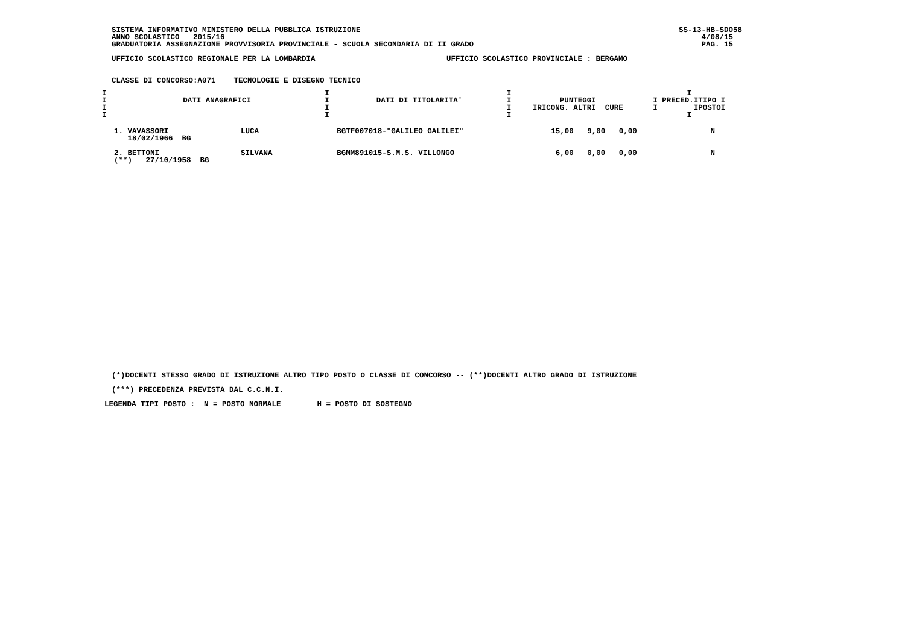SISTEMA INFORMATIVO MINISTERO DELLA PUBBLICA ISTRUZIONE SS-13-HB-SDO58
ANNO SCOLASTICO 2015/16 4/08/15
GRADUATORIA ASSEGNAZIONE PROVVISORIA PROVINCIALE - SCUOLA SECONDARIA DI II GRADO PAG. 15
UFFICIO SCOLASTICO REGIONALE PER LA LOMBARDIA UFFICIO SCOLASTICO PROVINCIALE : BERGAMO
CLASSE DI CONCORSO:A071    TECNOLOGIE E DISEGNO TECNICO
| I I I I | DATI ANAGRAFICI | I I I I | DATI DI TITOLARITA' | I I I I | PUNTEGGI IRICONG. ALTRI CURE | I I PRECED.ITIPO I I IPOSTOI I |
| --- | --- | --- | --- | --- | --- | --- |
| | 1. VAVASSORI LUCA 18/02/1966 BG | | BGTF007018-"GALILEO GALILEI" | | 15,00 9,00 0,00 | N |
| | 2. BETTONI SILVANA (**) 27/10/1958 BG | | BGMM891015-S.M.S. VILLONGO | | 6,00 0,00 0,00 | N |
(*)DOCENTI STESSO GRADO DI ISTRUZIONE ALTRO TIPO POSTO O CLASSE DI CONCORSO -- (**)DOCENTI ALTRO GRADO DI ISTRUZIONE
(***) PRECEDENZA PREVISTA DAL C.C.N.I.
LEGENDA TIPI POSTO :  N = POSTO NORMALE        H = POSTO DI SOSTEGNO